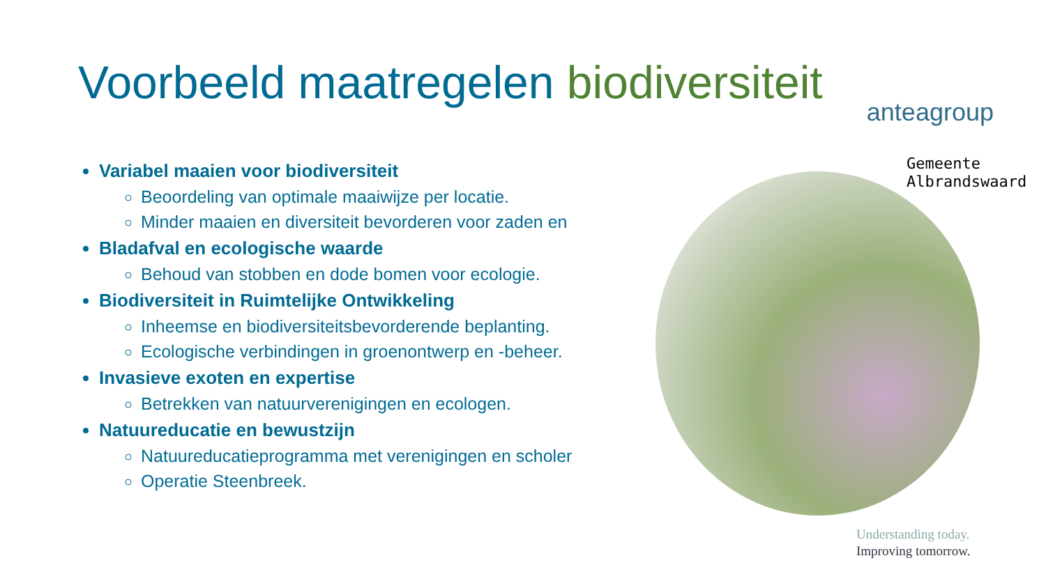Voorbeeld maatregelen biodiversiteit
anteagroup
Gemeente
Albrandswaard
Variabel maaien voor biodiversiteit
Beoordeling van optimale maaiwijze per locatie.
Minder maaien en diversiteit bevorderen voor zaden en
Bladafval en ecologische waarde
Behoud van stobben en dode bomen voor ecologie.
Biodiversiteit in Ruimtelijke Ontwikkeling
Inheemse en biodiversiteitsbevorderende beplanting.
Ecologische verbindingen in groenontwerp en -beheer.
Invasieve exoten en expertise
Betrekken van natuurverenigingen en ecologen.
Natuureducatie en bewustzijn
Natuureducatieprogramma met verenigingen en scholer
Operatie Steenbreek.
Understanding today.
Improving tomorrow.